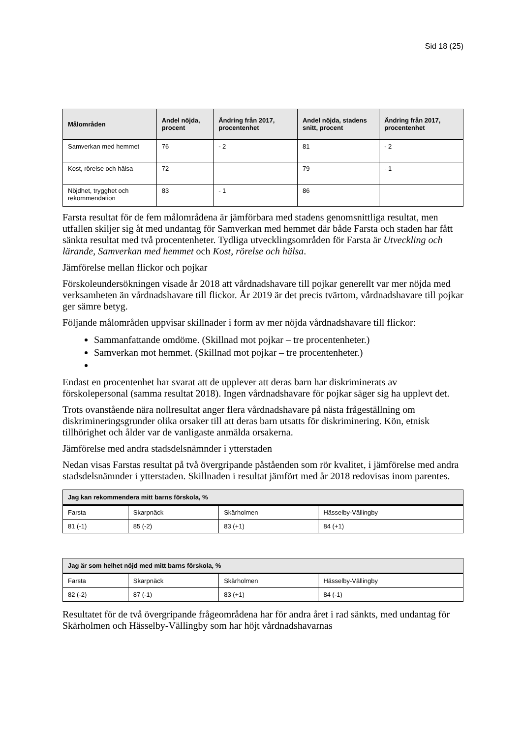Sid 18 (25)
| Målområden | Andel nöjda, procent | Ändring från 2017, procentenhet | Andel nöjda, stadens snitt, procent | Ändring från 2017, procentenhet |
| --- | --- | --- | --- | --- |
| Samverkan med hemmet | 76 | - 2 | 81 | - 2 |
| Kost, rörelse och hälsa | 72 | | 79 | - 1 |
| Nöjdhet, trygghet och rekommendation | 83 | - 1 | 86 | |
Farsta resultat för de fem målområdena är jämförbara med stadens genomsnittliga resultat, men utfallen skiljer sig åt med undantag för Samverkan med hemmet där både Farsta och staden har fått sänkta resultat med två procentenheter. Tydliga utvecklingsområden för Farsta är Utveckling och lärande, Samverkan med hemmet och Kost, rörelse och hälsa.
Jämförelse mellan flickor och pojkar
Förskoleundersökningen visade år 2018 att vårdnadshavare till pojkar generellt var mer nöjda med verksamheten än vårdnadshavare till flickor. År 2019 är det precis tvärtom, vårdnadshavare till pojkar ger sämre betyg.
Följande målområden uppvisar skillnader i form av mer nöjda vårdnadshavare till flickor:
Sammanfattande omdöme. (Skillnad mot pojkar – tre procentenheter.)
Samverkan mot hemmet. (Skillnad mot pojkar – tre procentenheter.)
Endast en procentenhet har svarat att de upplever att deras barn har diskriminerats av förskolepersonal (samma resultat 2018). Ingen vårdnadshavare för pojkar säger sig ha upplevt det.
Trots ovanstående nära nollresultat anger flera vårdnadshavare på nästa frågeställning om diskrimineringsgrunder olika orsaker till att deras barn utsatts för diskriminering. Kön, etnisk tillhörighet och ålder var de vanligaste anmälda orsakerna.
Jämförelse med andra stadsdelsnämnder i ytterstaden
Nedan visas Farstas resultat på två övergripande påståenden som rör kvalitet, i jämförelse med andra stadsdelsnämnder i ytterstaden. Skillnaden i resultat jämfört med år 2018 redovisas inom parentes.
| Jag kan rekommendera mitt barns förskola, % | | | |
| --- | --- | --- | --- |
| Farsta | Skarpnäck | Skärholmen | Hässelby-Vällingby |
| 81 (-1) | 85 (-2) | 83 (+1) | 84 (+1) |
| Jag är som helhet nöjd med mitt barns förskola, % | | | |
| --- | --- | --- | --- |
| Farsta | Skarpnäck | Skärholmen | Hässelby-Vällingby |
| 82 (-2) | 87 (-1) | 83 (+1) | 84 (-1) |
Resultatet för de två övergripande frågeområdena har för andra året i rad sänkts, med undantag för Skärholmen och Hässelby-Vällingby som har höjt vårdnadshavarnas